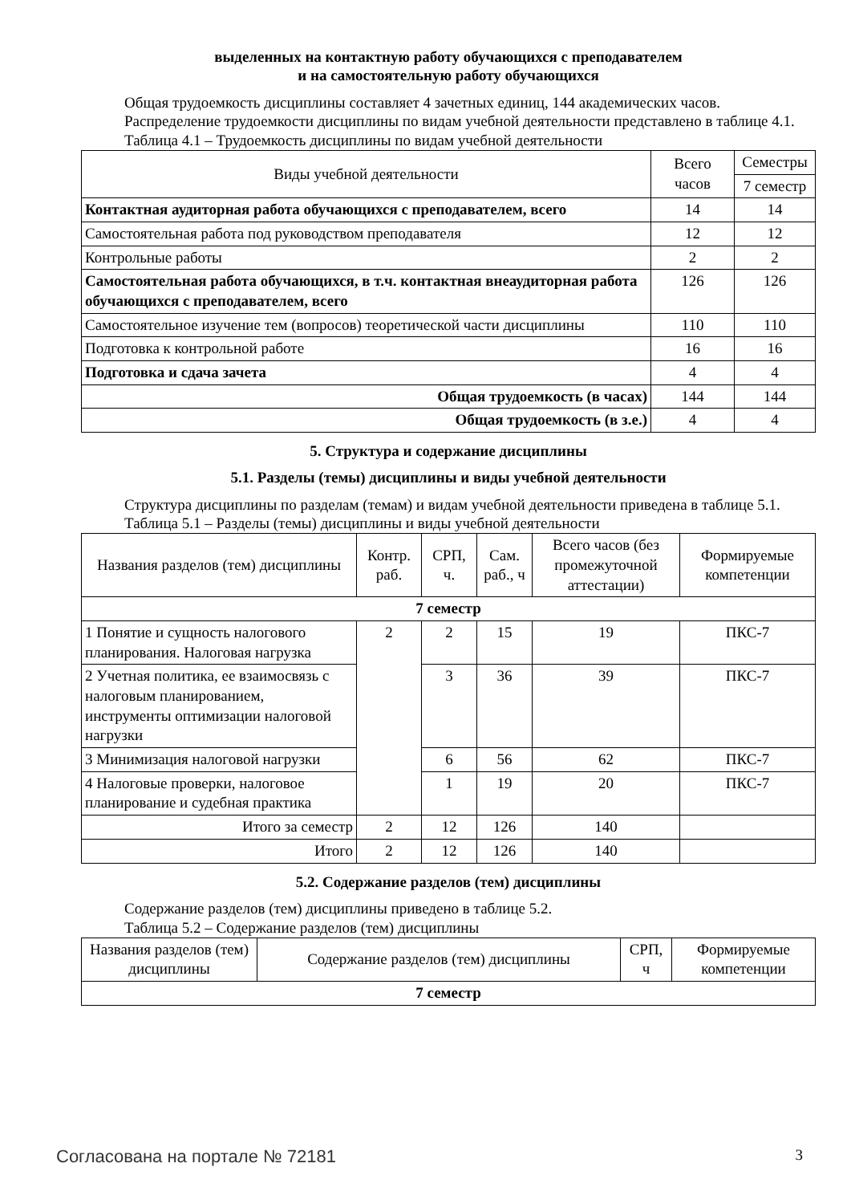выделенных на контактную работу обучающихся с преподавателем
и на самостоятельную работу обучающихся
Общая трудоемкость дисциплины составляет 4 зачетных единиц, 144 академических часов.
Распределение трудоемкости дисциплины по видам учебной деятельности представлено в таблице 4.1.
Таблица 4.1 – Трудоемкость дисциплины по видам учебной деятельности
| Виды учебной деятельности | Всего часов | Семестры |
| --- | --- | --- |
| | | 7 семестр |
| Контактная аудиторная работа обучающихся с преподавателем, всего | 14 | 14 |
| Самостоятельная работа под руководством преподавателя | 12 | 12 |
| Контрольные работы | 2 | 2 |
| Самостоятельная работа обучающихся, в т.ч. контактная внеаудиторная работа обучающихся с преподавателем, всего | 126 | 126 |
| Самостоятельное изучение тем (вопросов) теоретической части дисциплины | 110 | 110 |
| Подготовка к контрольной работе | 16 | 16 |
| Подготовка и сдача зачета | 4 | 4 |
| Общая трудоемкость (в часах) | 144 | 144 |
| Общая трудоемкость (в з.е.) | 4 | 4 |
5. Структура и содержание дисциплины
5.1. Разделы (темы) дисциплины и виды учебной деятельности
Структура дисциплины по разделам (темам) и видам учебной деятельности приведена в таблице 5.1.
Таблица 5.1 – Разделы (темы) дисциплины и виды учебной деятельности
| Названия разделов (тем) дисциплины | Контр. раб. | СРП, ч. | Сам. раб., ч | Всего часов (без промежуточной аттестации) | Формируемые компетенции |
| --- | --- | --- | --- | --- | --- |
| 7 семестр | | | | | |
| 1 Понятие и сущность налогового планирования. Налоговая нагрузка | 2 | 2 | 15 | 19 | ПКС-7 |
| 2 Учетная политика, ее взаимосвязь с налоговым планированием, инструменты оптимизации налоговой нагрузки | | 3 | 36 | 39 | ПКС-7 |
| 3 Минимизация налоговой нагрузки | | 6 | 56 | 62 | ПКС-7 |
| 4 Налоговые проверки, налоговое планирование и судебная практика | | 1 | 19 | 20 | ПКС-7 |
| Итого за семестр | 2 | 12 | 126 | 140 | |
| Итого | 2 | 12 | 126 | 140 | |
5.2. Содержание разделов (тем) дисциплины
Содержание разделов (тем) дисциплины приведено в таблице 5.2.
Таблица 5.2 – Содержание разделов (тем) дисциплины
| Названия разделов (тем) дисциплины | Содержание разделов (тем) дисциплины | СРП, ч | Формируемые компетенции |
| --- | --- | --- | --- |
| 7 семестр | | | |
Согласована на портале № 72181 3